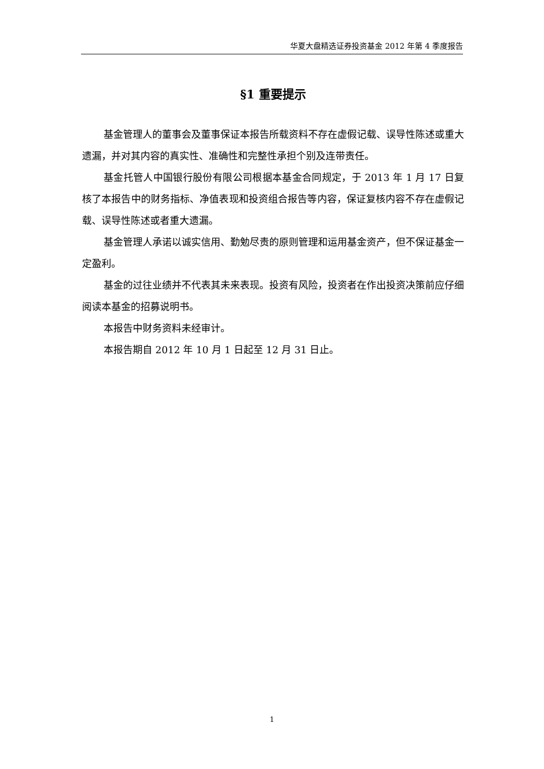华夏大盘精选证券投资基金 2012 年第 4 季度报告
§1 重要提示
基金管理人的董事会及董事保证本报告所载资料不存在虚假记载、误导性陈述或重大遗漏，并对其内容的真实性、准确性和完整性承担个别及连带责任。
基金托管人中国银行股份有限公司根据本基金合同规定，于 2013 年 1 月 17 日复核了本报告中的财务指标、净值表现和投资组合报告等内容，保证复核内容不存在虚假记载、误导性陈述或者重大遗漏。
基金管理人承诺以诚实信用、勤勉尽责的原则管理和运用基金资产，但不保证基金一定盈利。
基金的过往业绩并不代表其未来表现。投资有风险，投资者在作出投资决策前应仔细阅读本基金的招募说明书。
本报告中财务资料未经审计。
本报告期自 2012 年 10 月 1 日起至 12 月 31 日止。
1